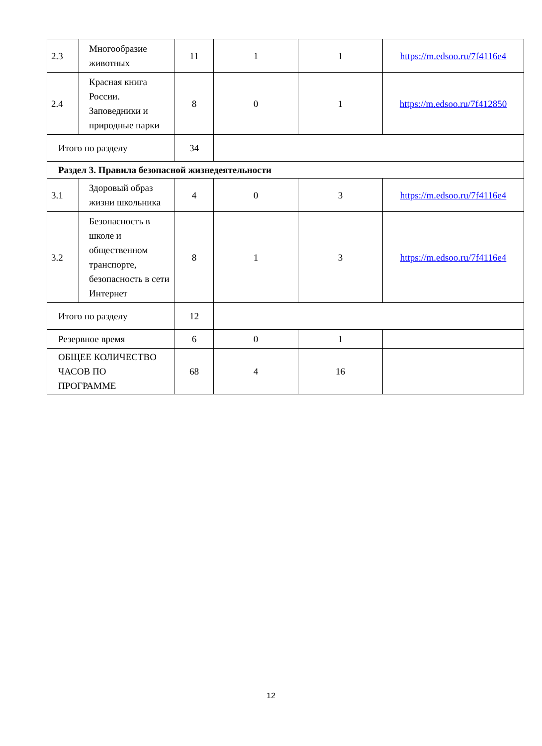| 2.3 | Многообразие животных | 11 | 1 | 1 | https://m.edsoo.ru/7f4116e4 |
| 2.4 | Красная книга России. Заповедники и природные парки | 8 | 0 | 1 | https://m.edsoo.ru/7f412850 |
| Итого по разделу | | 34 | | | |
| Раздел 3. Правила безопасной жизнедеятельности | | | | | |
| 3.1 | Здоровый образ жизни школьника | 4 | 0 | 3 | https://m.edsoo.ru/7f4116e4 |
| 3.2 | Безопасность в школе и общественном транспорте, безопасность в сети Интернет | 8 | 1 | 3 | https://m.edsoo.ru/7f4116e4 |
| Итого по разделу | | 12 | | | |
| Резервное время | | 6 | 0 | 1 | |
| ОБЩЕЕ КОЛИЧЕСТВО ЧАСОВ ПО ПРОГРАММЕ | | 68 | 4 | 16 | |
12